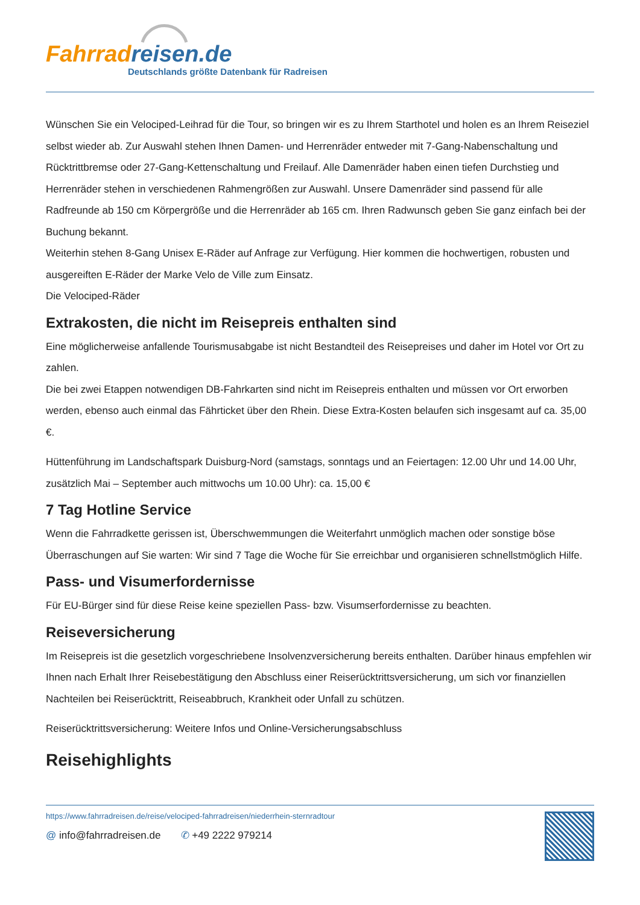Fahrradreisen.de
Deutschlands größte Datenbank für Radreisen
Wünschen Sie ein Velociped-Leihrad für die Tour, so bringen wir es zu Ihrem Starthotel und holen es an Ihrem Reiseziel selbst wieder ab. Zur Auswahl stehen Ihnen Damen- und Herrenräder entweder mit 7-Gang-Nabenschaltung und Rücktrittbremse oder 27-Gang-Kettenschaltung und Freilauf. Alle Damenräder haben einen tiefen Durchstieg und Herrenräder stehen in verschiedenen Rahmengrößen zur Auswahl. Unsere Damenräder sind passend für alle Radfreunde ab 150 cm Körpergröße und die Herrenräder ab 165 cm. Ihren Radwunsch geben Sie ganz einfach bei der Buchung bekannt.
Weiterhin stehen 8-Gang Unisex E-Räder auf Anfrage zur Verfügung. Hier kommen die hochwertigen, robusten und ausgereiften E-Räder der Marke Velo de Ville zum Einsatz.
Die Velociped-Räder
Extrakosten, die nicht im Reisepreis enthalten sind
Eine möglicherweise anfallende Tourismusabgabe ist nicht Bestandteil des Reisepreises und daher im Hotel vor Ort zu zahlen.
Die bei zwei Etappen notwendigen DB-Fahrkarten sind nicht im Reisepreis enthalten und müssen vor Ort erworben werden, ebenso auch einmal das Fährticket über den Rhein. Diese Extra-Kosten belaufen sich insgesamt auf ca. 35,00 €.
Hüttenführung im Landschaftspark Duisburg-Nord (samstags, sonntags und an Feiertagen: 12.00 Uhr und 14.00 Uhr, zusätzlich Mai – September auch mittwochs um 10.00 Uhr): ca. 15,00 €
7 Tag Hotline Service
Wenn die Fahrradkette gerissen ist, Überschwemmungen die Weiterfahrt unmöglich machen oder sonstige böse Überraschungen auf Sie warten: Wir sind 7 Tage die Woche für Sie erreichbar und organisieren schnellstmöglich Hilfe.
Pass- und Visumerfordernisse
Für EU-Bürger sind für diese Reise keine speziellen Pass- bzw. Visumserfordernisse zu beachten.
Reiseversicherung
Im Reisepreis ist die gesetzlich vorgeschriebene Insolvenzversicherung bereits enthalten. Darüber hinaus empfehlen wir Ihnen nach Erhalt Ihrer Reisebestätigung den Abschluss einer Reiserücktrittsversicherung, um sich vor finanziellen Nachteilen bei Reiserücktritt, Reiseabbruch, Krankheit oder Unfall zu schützen.
Reiserücktrittsversicherung: Weitere Infos und Online-Versicherungsabschluss
Reisehighlights
https://www.fahrradreisen.de/reise/velociped-fahrradreisen/niederrhein-sternradtour
@ info@fahrradreisen.de ✆ +49 2222 979214